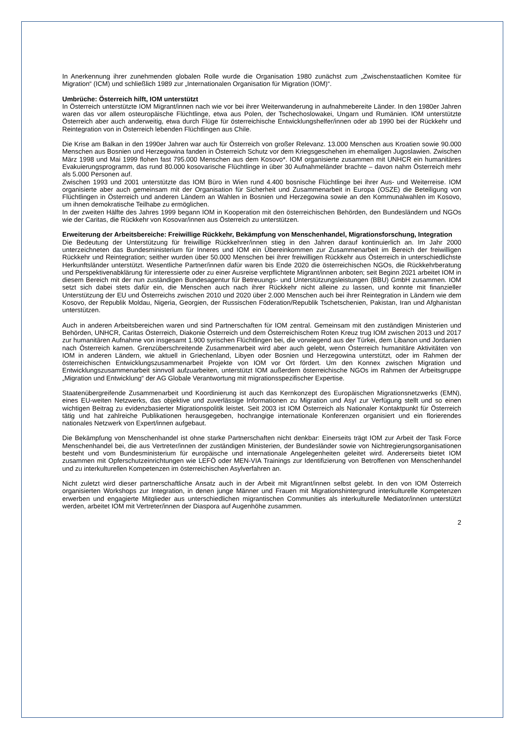In Anerkennung ihrer zunehmenden globalen Rolle wurde die Organisation 1980 zunächst zum „Zwischenstaatlichen Komitee für Migration“ (ICM) und schließlich 1989 zur „Internationalen Organisation für Migration (IOM)“.
Umbrüche: Österreich hilft, IOM unterstützt
In Österreich unterstützte IOM Migrant/innen nach wie vor bei ihrer Weiterwanderung in aufnahmebereite Länder. In den 1980er Jahren waren das vor allem osteuropäische Flüchtlinge, etwa aus Polen, der Tschechoslowakei, Ungarn und Rumänien. IOM unterstützte Österreich aber auch anderweitig, etwa durch Flüge für österreichische Entwicklungshelfer/innen oder ab 1990 bei der Rückkehr und Reintegration von in Österreich lebenden Flüchtlingen aus Chile.
Die Krise am Balkan in den 1990er Jahren war auch für Österreich von großer Relevanz. 13.000 Menschen aus Kroatien sowie 90.000 Menschen aus Bosnien und Herzegowina fanden in Österreich Schutz vor dem Kriegsgeschehen im ehemaligen Jugoslawien. Zwischen März 1998 und Mai 1999 flohen fast 795.000 Menschen aus dem Kosovo*. IOM organisierte zusammen mit UNHCR ein humanitäres Evakuierungsprogramm, das rund 80.000 kosovarische Flüchtlinge in über 30 Aufnahmeländer brachte – davon nahm Österreich mehr als 5.000 Personen auf.
Zwischen 1993 und 2001 unterstützte das IOM Büro in Wien rund 4.400 bosnische Flüchtlinge bei ihrer Aus- und Weiterreise. IOM organisierte aber auch gemeinsam mit der Organisation für Sicherheit und Zusammenarbeit in Europa (OSZE) die Beteiligung von Flüchtlingen in Österreich und anderen Ländern an Wahlen in Bosnien und Herzegowina sowie an den Kommunalwahlen im Kosovo, um ihnen demokratische Teilhabe zu ermöglichen.
In der zweiten Hälfte des Jahres 1999 begann IOM in Kooperation mit den österreichischen Behörden, den Bundesländern und NGOs wie der Caritas, die Rückkehr von Kosovar/innen aus Österreich zu unterstützen.
Erweiterung der Arbeitsbereiche: Freiwillige Rückkehr, Bekämpfung von Menschenhandel, Migrationsforschung, Integration
Die Bedeutung der Unterstützung für freiwillige Rückkehrer/innen stieg in den Jahren darauf kontinuierlich an. Im Jahr 2000 unterzeichneten das Bundesministerium für Inneres und IOM ein Übereinkommen zur Zusammenarbeit im Bereich der freiwilligen Rückkehr und Reintegration; seither wurden über 50.000 Menschen bei ihrer freiwilligen Rückkehr aus Österreich in unterschiedlichste Herkunftsländer unterstützt. Wesentliche Partner/innen dafür waren bis Ende 2020 die österreichischen NGOs, die Rückkehrberatung und Perspektivenabklärung für interessierte oder zu einer Ausreise verpflichtete Migrant/innen anboten; seit Beginn 2021 arbeitet IOM in diesem Bereich mit der nun zuständigen Bundesagentur für Betreuungs- und Unterstützungsleistungen (BBU) GmbH zusammen. IOM setzt sich dabei stets dafür ein, die Menschen auch nach ihrer Rückkehr nicht alleine zu lassen, und konnte mit finanzieller Unterstützung der EU und Österreichs zwischen 2010 und 2020 über 2.000 Menschen auch bei ihrer Reintegration in Ländern wie dem Kosovo, der Republik Moldau, Nigeria, Georgien, der Russischen Föderation/Republik Tschetschenien, Pakistan, Iran und Afghanistan unterstützen.
Auch in anderen Arbeitsbereichen waren und sind Partnerschaften für IOM zentral. Gemeinsam mit den zuständigen Ministerien und Behörden, UNHCR, Caritas Österreich, Diakonie Österreich und dem Österreichischem Roten Kreuz trug IOM zwischen 2013 und 2017 zur humanitären Aufnahme von insgesamt 1.900 syrischen Flüchtlingen bei, die vorwiegend aus der Türkei, dem Libanon und Jordanien nach Österreich kamen. Grenzüberschreitende Zusammenarbeit wird aber auch gelebt, wenn Österreich humanitäre Aktivitäten von IOM in anderen Ländern, wie aktuell in Griechenland, Libyen oder Bosnien und Herzegowina unterstützt, oder im Rahmen der österreichischen Entwicklungszusammenarbeit Projekte von IOM vor Ort fördert. Um den Konnex zwischen Migration und Entwicklungszusammenarbeit sinnvoll aufzuarbeiten, unterstützt IOM außerdem österreichische NGOs im Rahmen der Arbeitsgruppe „Migration und Entwicklung“ der AG Globale Verantwortung mit migrationsspezifischer Expertise.
Staatenübergreifende Zusammenarbeit und Koordinierung ist auch das Kernkonzept des Europäischen Migrationsnetzwerks (EMN), eines EU-weiten Netzwerks, das objektive und zuverlässige Informationen zu Migration und Asyl zur Verfügung stellt und so einen wichtigen Beitrag zu evidenzbasierter Migrationspolitik leistet. Seit 2003 ist IOM Österreich als Nationaler Kontaktpunkt für Österreich tätig und hat zahlreiche Publikationen herausgegeben, hochrangige internationale Konferenzen organisiert und ein florierendes nationales Netzwerk von Expert/innen aufgebaut.
Die Bekämpfung von Menschenhandel ist ohne starke Partnerschaften nicht denkbar: Einerseits trägt IOM zur Arbeit der Task Force Menschenhandel bei, die aus Vertreter/innen der zuständigen Ministerien, der Bundesländer sowie von Nichtregierungsorganisationen besteht und vom Bundesministerium für europäische und internationale Angelegenheiten geleitet wird. Andererseits bietet IOM zusammen mit Opferschutzeinrichtungen wie LEFÖ oder MEN-VIA Trainings zur Identifizierung von Betroffenen von Menschenhandel und zu interkulturellen Kompetenzen im österreichischen Asylverfahren an.
Nicht zuletzt wird dieser partnerschaftliche Ansatz auch in der Arbeit mit Migrant/innen selbst gelebt. In den von IOM Österreich organisierten Workshops zur Integration, in denen junge Männer und Frauen mit Migrationshintergrund interkulturelle Kompetenzen erwerben und engagierte Mitglieder aus unterschiedlichen migrantischen Communities als interkulturelle Mediator/innen unterstützt werden, arbeitet IOM mit Vertreter/innen der Diaspora auf Augenhöhe zusammen.
2